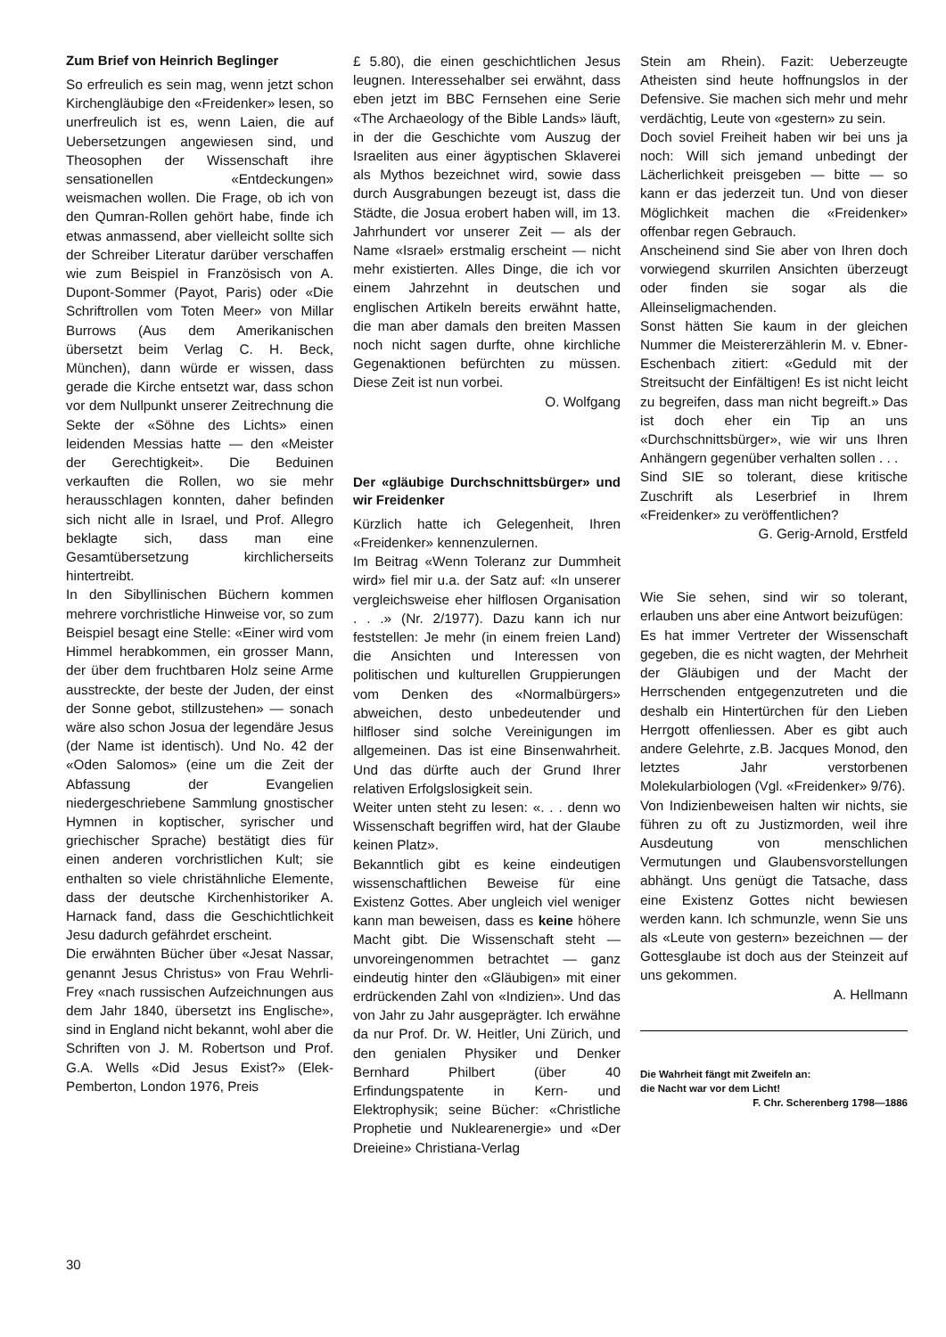Zum Brief von Heinrich Beglinger
So erfreulich es sein mag, wenn jetzt schon Kirchengläubige den «Freidenker» lesen, so unerfreulich ist es, wenn Laien, die auf Uebersetzungen angewiesen sind, und Theosophen der Wissenschaft ihre sensationellen «Entdeckungen» weismachen wollen. Die Frage, ob ich von den Qumran-Rollen gehört habe, finde ich etwas anmassend, aber vielleicht sollte sich der Schreiber Literatur darüber verschaffen wie zum Beispiel in Französisch von A. Dupont-Sommer (Payot, Paris) oder «Die Schriftrollen vom Toten Meer» von Millar Burrows (Aus dem Amerikanischen übersetzt beim Verlag C. H. Beck, München), dann würde er wissen, dass gerade die Kirche entsetzt war, dass schon vor dem Nullpunkt unserer Zeitrechnung die Sekte der «Söhne des Lichts» einen leidenden Messias hatte — den «Meister der Gerechtigkeit». Die Beduinen verkauften die Rollen, wo sie mehr herausschlagen konnten, daher befinden sich nicht alle in Israel, und Prof. Allegro beklagte sich, dass man eine Gesamtübersetzung kirchlicherseits hintertreibt.
In den Sibyllinischen Büchern kommen mehrere vorchristliche Hinweise vor, so zum Beispiel besagt eine Stelle: «Einer wird vom Himmel herabkommen, ein grosser Mann, der über dem fruchtbaren Holz seine Arme ausstreckte, der beste der Juden, der einst der Sonne gebot, stillzustehen» — sonach wäre also schon Josua der legendäre Jesus (der Name ist identisch). Und No. 42 der «Oden Salomos» (eine um die Zeit der Abfassung der Evangelien niedergeschriebene Sammlung gnostischer Hymnen in koptischer, syrischer und griechischer Sprache) bestätigt dies für einen anderen vorchristlichen Kult; sie enthalten so viele christähnliche Elemente, dass der deutsche Kirchenhistoriker A. Harnack fand, dass die Geschichtlichkeit Jesu dadurch gefährdet erscheint.
Die erwähnten Bücher über «Jesat Nassar, genannt Jesus Christus» von Frau Wehrli-Frey «nach russischen Aufzeichnungen aus dem Jahr 1840, übersetzt ins Englische», sind in England nicht bekannt, wohl aber die Schriften von J. M. Robertson und Prof. G.A. Wells «Did Jesus Exist?» (Elek-Pemberton, London 1976, Preis
£ 5.80), die einen geschichtlichen Jesus leugnen. Interessehalber sei erwähnt, dass eben jetzt im BBC Fernsehen eine Serie «The Archaeology of the Bible Lands» läuft, in der die Geschichte vom Auszug der Israeliten aus einer ägyptischen Sklaverei als Mythos bezeichnet wird, sowie dass durch Ausgrabungen bezeugt ist, dass die Städte, die Josua erobert haben will, im 13. Jahrhundert vor unserer Zeit — als der Name «Israel» erstmalig erscheint — nicht mehr existierten. Alles Dinge, die ich vor einem Jahrzehnt in deutschen und englischen Artikeln bereits erwähnt hatte, die man aber damals den breiten Massen noch nicht sagen durfte, ohne kirchliche Gegenaktionen befürchten zu müssen. Diese Zeit ist nun vorbei.
O. Wolfgang
Der «gläubige Durchschnittsbürger» und wir Freidenker
Kürzlich hatte ich Gelegenheit, Ihren «Freidenker» kennenzulernen.
Im Beitrag «Wenn Toleranz zur Dummheit wird» fiel mir u.a. der Satz auf: «In unserer vergleichsweise eher hilflosen Organisation . . .» (Nr. 2/1977). Dazu kann ich nur feststellen: Je mehr (in einem freien Land) die Ansichten und Interessen von politischen und kulturellen Gruppierungen vom Denken des «Normalbürgers» abweichen, desto unbedeutender und hilfloser sind solche Vereinigungen im allgemeinen. Das ist eine Binsenwahrheit. Und das dürfte auch der Grund Ihrer relativen Erfolgslosigkeit sein.
Weiter unten steht zu lesen: «. . . denn wo Wissenschaft begriffen wird, hat der Glaube keinen Platz».
Bekanntlich gibt es keine eindeutigen wissenschaftlichen Beweise für eine Existenz Gottes. Aber ungleich viel weniger kann man beweisen, dass es keine höhere Macht gibt. Die Wissenschaft steht — unvoreingenommen betrachtet — ganz eindeutig hinter den «Gläubigen» mit einer erdrückenden Zahl von «Indizien». Und das von Jahr zu Jahr ausgeprägter. Ich erwähne da nur Prof. Dr. W. Heitler, Uni Zürich, und den genialen Physiker und Denker Bernhard Philbert (über 40 Erfindungspatente in Kern- und Elektrophysik; seine Bücher: «Christliche Prophetie und Nuklearenergie» und «Der Dreieine» Christiana-Verlag
Stein am Rhein). Fazit: Ueberzeugte Atheisten sind heute hoffnungslos in der Defensive. Sie machen sich mehr und mehr verdächtig, Leute von «gestern» zu sein.
Doch soviel Freiheit haben wir bei uns ja noch: Will sich jemand unbedingt der Lächerlichkeit preisgeben — bitte — so kann er das jederzeit tun. Und von dieser Möglichkeit machen die «Freidenker» offenbar regen Gebrauch.
Anscheinend sind Sie aber von Ihren doch vorwiegend skurrilen Ansichten überzeugt oder finden sie sogar als die Alleinseligmachenden.
Sonst hätten Sie kaum in der gleichen Nummer die Meistererzählerin M. v. Ebner-Eschenbach zitiert: «Geduld mit der Streitsucht der Einfältigen! Es ist nicht leicht zu begreifen, dass man nicht begreift.» Das ist doch eher ein Tip an uns «Durchschnittsbürger», wie wir uns Ihren Anhängern gegenüber verhalten sollen . . .
Sind SIE so tolerant, diese kritische Zuschrift als Leserbrief in Ihrem «Freidenker» zu veröffentlichen?
G. Gerig-Arnold, Erstfeld
Wie Sie sehen, sind wir so tolerant, erlauben uns aber eine Antwort beizufügen:
Es hat immer Vertreter der Wissenschaft gegeben, die es nicht wagten, der Mehrheit der Gläubigen und der Macht der Herrschenden entgegenzutreten und die deshalb ein Hintertürchen für den Lieben Herrgott offenliessen. Aber es gibt auch andere Gelehrte, z.B. Jacques Monod, den letztes Jahr verstorbenen Molekularbiologen (Vgl. «Freidenker» 9/76).
Von Indizienbeweisen halten wir nichts, sie führen zu oft zu Justizmorden, weil ihre Ausdeutung von menschlichen Vermutungen und Glaubensvorstellungen abhängt. Uns genügt die Tatsache, dass eine Existenz Gottes nicht bewiesen werden kann. Ich schmunzle, wenn Sie uns als «Leute von gestern» bezeichnen — der Gottesglaube ist doch aus der Steinzeit auf uns gekommen.
A. Hellmann
Die Wahrheit fängt mit Zweifeln an:
die Nacht war vor dem Licht!
F. Chr. Scherenberg 1798—1886
30